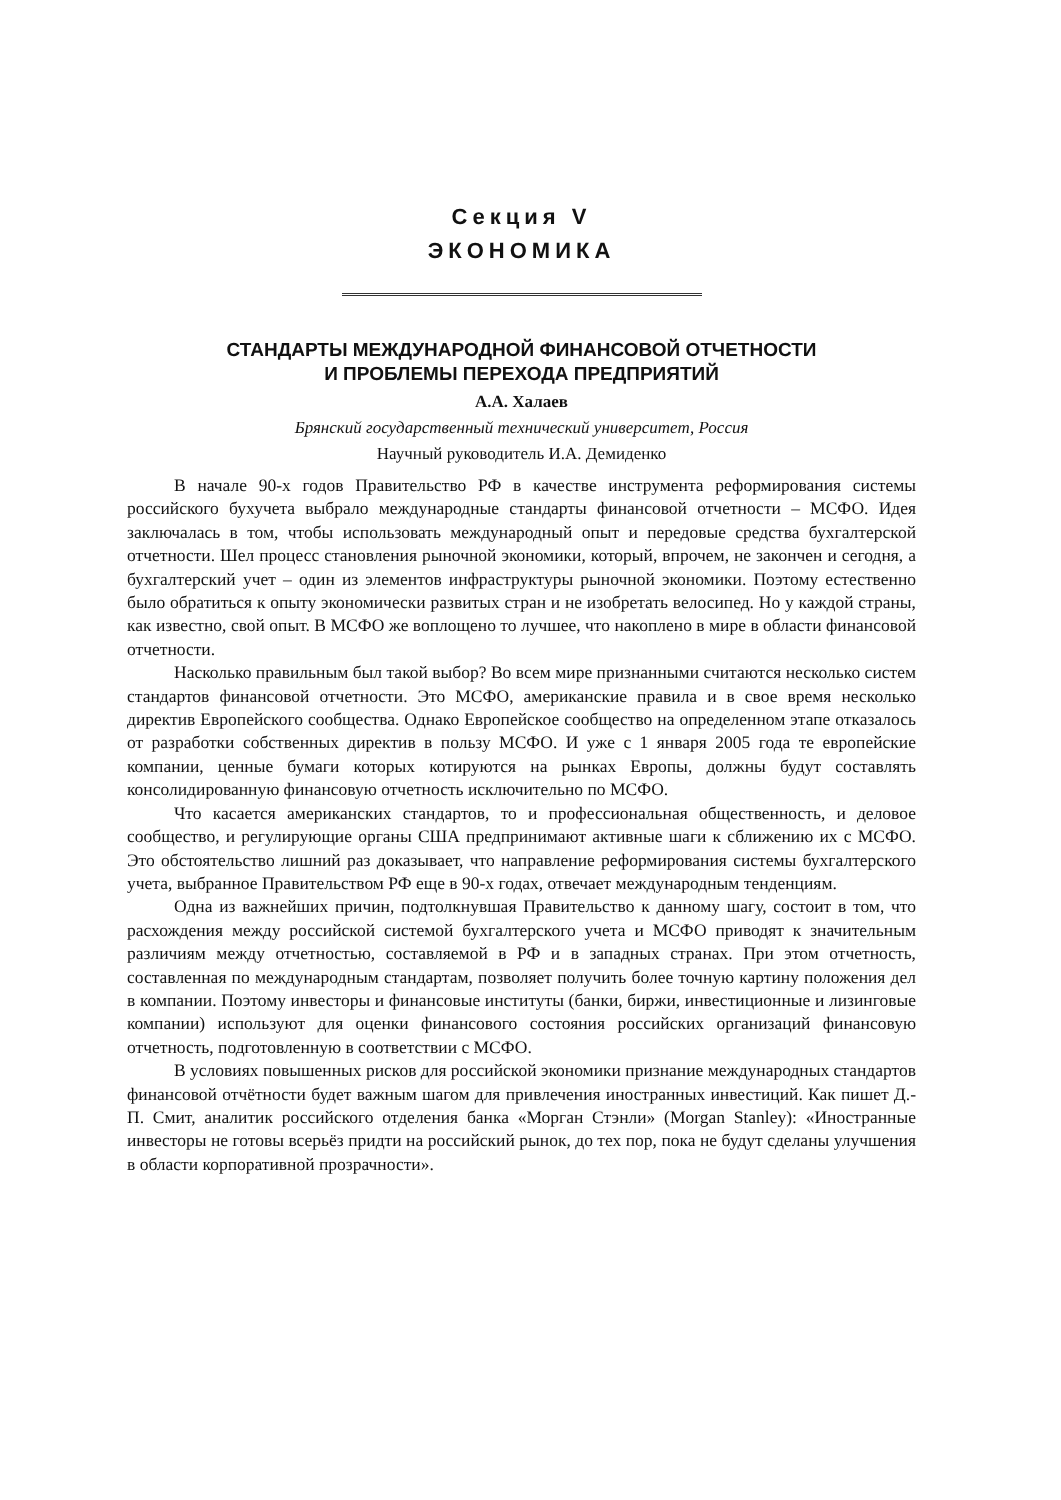Секция V
ЭКОНОМИКА
СТАНДАРТЫ МЕЖДУНАРОДНОЙ ФИНАНСОВОЙ ОТЧЕТНОСТИ
И ПРОБЛЕМЫ ПЕРЕХОДА ПРЕДПРИЯТИЙ
А.А. Халаев
Брянский государственный технический университет, Россия
Научный руководитель И.А. Демиденко
В начале 90-х годов Правительство РФ в качестве инструмента реформирования системы российского бухучета выбрало международные стандарты финансовой отчетности – МСФО. Идея заключалась в том, чтобы использовать международный опыт и передовые средства бухгалтерской отчетности. Шел процесс становления рыночной экономики, который, впрочем, не закончен и сегодня, а бухгалтерский учет – один из элементов инфраструктуры рыночной экономики. Поэтому естественно было обратиться к опыту экономически развитых стран и не изобретать велосипед. Но у каждой страны, как известно, свой опыт. В МСФО же воплощено то лучшее, что накоплено в мире в области финансовой отчетности.
Насколько правильным был такой выбор? Во всем мире признанными считаются несколько систем стандартов финансовой отчетности. Это МСФО, американские правила и в свое время несколько директив Европейского сообщества. Однако Европейское сообщество на определенном этапе отказалось от разработки собственных директив в пользу МСФО. И уже с 1 января 2005 года те европейские компании, ценные бумаги которых котируются на рынках Европы, должны будут составлять консолидированную финансовую отчетность исключительно по МСФО.
Что касается американских стандартов, то и профессиональная общественность, и деловое сообщество, и регулирующие органы США предпринимают активные шаги к сближению их с МСФО. Это обстоятельство лишний раз доказывает, что направление реформирования системы бухгалтерского учета, выбранное Правительством РФ еще в 90-х годах, отвечает международным тенденциям.
Одна из важнейших причин, подтолкнувшая Правительство к данному шагу, состоит в том, что расхождения между российской системой бухгалтерского учета и МСФО приводят к значительным различиям между отчетностью, составляемой в РФ и в западных странах. При этом отчетность, составленная по международным стандартам, позволяет получить более точную картину положения дел в компании. Поэтому инвесторы и финансовые институты (банки, биржи, инвестиционные и лизинговые компании) используют для оценки финансового состояния российских организаций финансовую отчетность, подготовленную в соответствии с МСФО.
В условиях повышенных рисков для российской экономики признание международных стандартов финансовой отчётности будет важным шагом для привлечения иностранных инвестиций. Как пишет Д.-П. Смит, аналитик российского отделения банка «Морган Стэнли» (Morgan Stanley): «Иностранные инвесторы не готовы всерьёз придти на российский рынок, до тех пор, пока не будут сделаны улучшения в области корпоративной прозрачности».